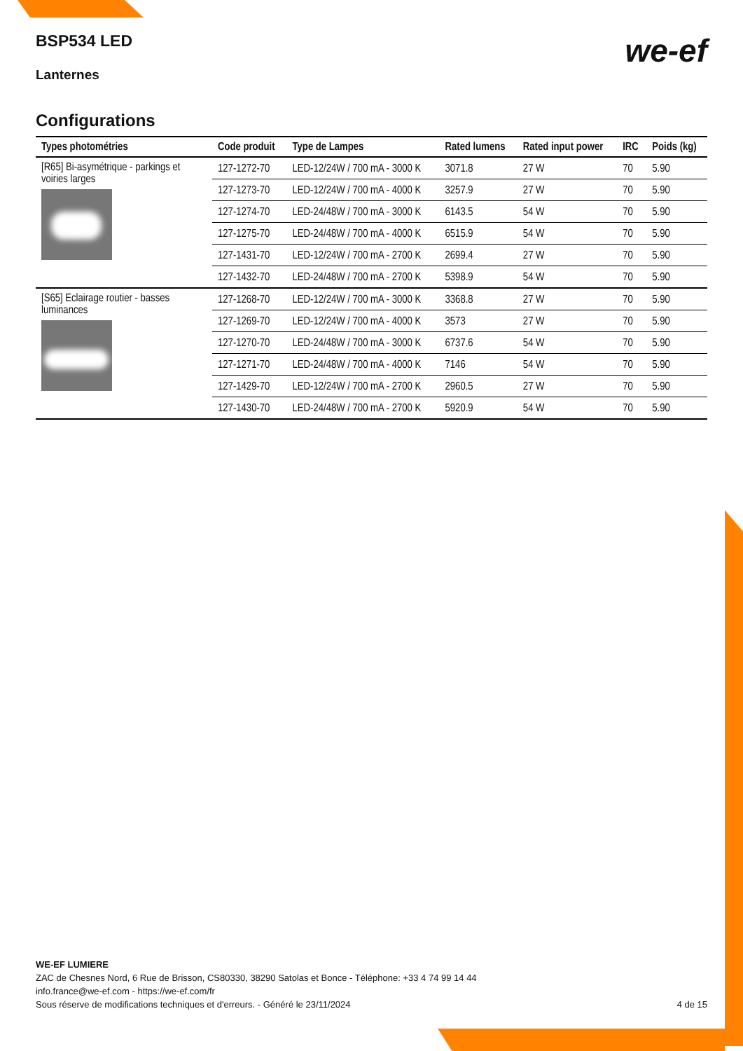we-ef
BSP534 LED
Lanternes
Configurations
| Types photométries | Code produit | Type de Lampes | Rated lumens | Rated input power | IRC | Poids (kg) |
| --- | --- | --- | --- | --- | --- | --- |
| [R65] Bi-asymétrique - parkings et voiries larges | 127-1272-70 | LED-12/24W / 700 mA - 3000 K | 3071.8 | 27 W | 70 | 5.90 |
| | 127-1273-70 | LED-12/24W / 700 mA - 4000 K | 3257.9 | 27 W | 70 | 5.90 |
| | 127-1274-70 | LED-24/48W / 700 mA - 3000 K | 6143.5 | 54 W | 70 | 5.90 |
| | 127-1275-70 | LED-24/48W / 700 mA - 4000 K | 6515.9 | 54 W | 70 | 5.90 |
| | 127-1431-70 | LED-12/24W / 700 mA - 2700 K | 2699.4 | 27 W | 70 | 5.90 |
| | 127-1432-70 | LED-24/48W / 700 mA - 2700 K | 5398.9 | 54 W | 70 | 5.90 |
| [S65] Eclairage routier - basses luminances | 127-1268-70 | LED-12/24W / 700 mA - 3000 K | 3368.8 | 27 W | 70 | 5.90 |
| | 127-1269-70 | LED-12/24W / 700 mA - 4000 K | 3573 | 27 W | 70 | 5.90 |
| | 127-1270-70 | LED-24/48W / 700 mA - 3000 K | 6737.6 | 54 W | 70 | 5.90 |
| | 127-1271-70 | LED-24/48W / 700 mA - 4000 K | 7146 | 54 W | 70 | 5.90 |
| | 127-1429-70 | LED-12/24W / 700 mA - 2700 K | 2960.5 | 27 W | 70 | 5.90 |
| | 127-1430-70 | LED-24/48W / 700 mA - 2700 K | 5920.9 | 54 W | 70 | 5.90 |
WE-EF LUMIERE
ZAC de Chesnes Nord, 6 Rue de Brisson, CS80330, 38290 Satolas et Bonce - Téléphone: +33 4 74 99 14 44
info.france@we-ef.com - https://we-ef.com/fr
4 de 15 Sous réserve de modifications techniques et d'erreurs. - Généré le 23/11/2024